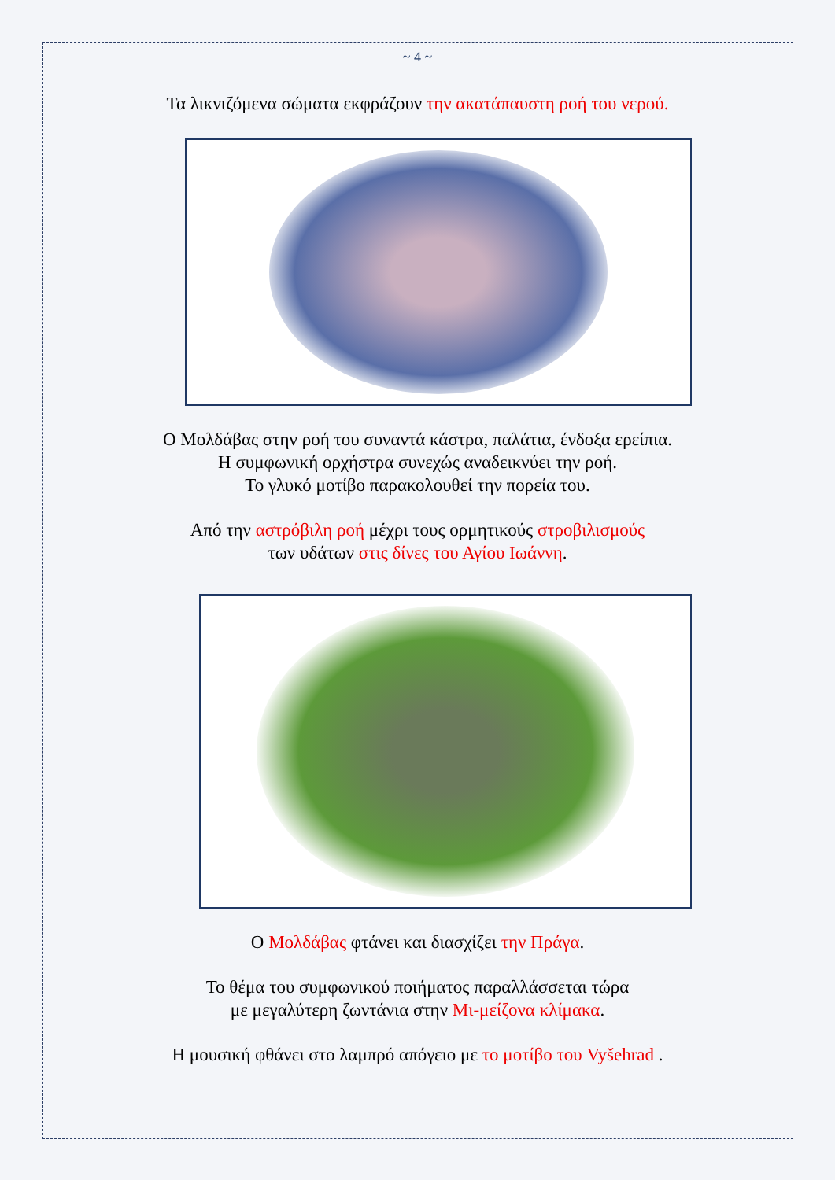~ 4 ~
Τα λικνιζόμενα σώματα εκφράζουν την ακατάπαυστη ροή του νερού.
Ο Μολδάβας στην ροή του συναντά κάστρα, παλάτια, ένδοξα ερείπια.
Η συμφωνική ορχήστρα συνεχώς αναδεικνύει την ροή.
Το γλυκό μοτίβο παρακολουθεί την πορεία του.
Από την αστρόβιλη ροή μέχρι τους ορμητικούς στροβιλισμούς
των υδάτων στις δίνες του Αγίου Ιωάννη.
Ο Μολδάβας φτάνει και διασχίζει την Πράγα.
Το θέμα του συμφωνικού ποιήματος παραλλάσσεται τώρα
με μεγαλύτερη ζωντάνια στην Μι-μείζονα κλίμακα.
Η μουσική φθάνει στο λαμπρό απόγειο με το μοτίβο του Vyšehrad .